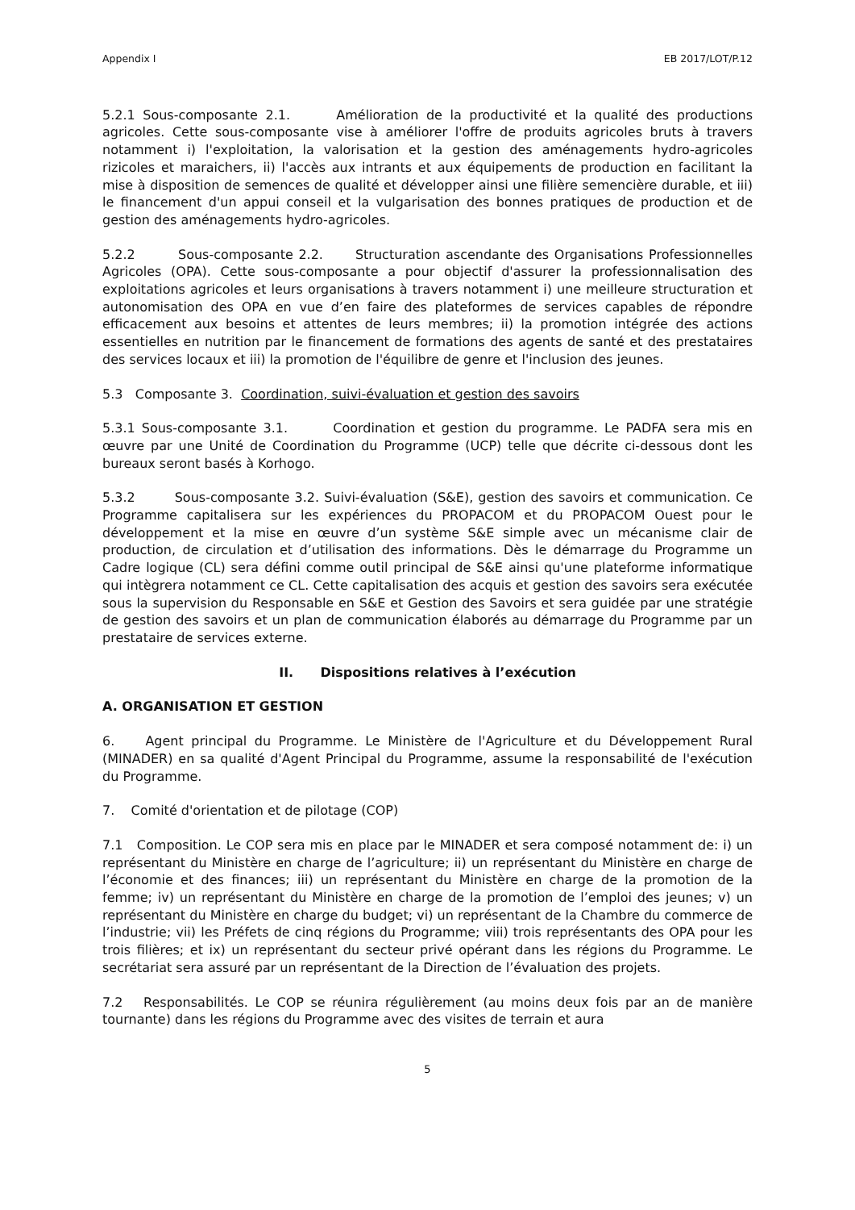Appendix I EB 2017/LOT/P.12
5.2.1 Sous-composante 2.1. Amélioration de la productivité et la qualité des productions agricoles. Cette sous-composante vise à améliorer l'offre de produits agricoles bruts à travers notamment i) l'exploitation, la valorisation et la gestion des aménagements hydro-agricoles rizicoles et maraichers, ii) l'accès aux intrants et aux équipements de production en facilitant la mise à disposition de semences de qualité et développer ainsi une filière semencière durable, et iii) le financement d'un appui conseil et la vulgarisation des bonnes pratiques de production et de gestion des aménagements hydro-agricoles.
5.2.2 Sous-composante 2.2. Structuration ascendante des Organisations Professionnelles Agricoles (OPA). Cette sous-composante a pour objectif d'assurer la professionnalisation des exploitations agricoles et leurs organisations à travers notamment i) une meilleure structuration et autonomisation des OPA en vue d’en faire des plateformes de services capables de répondre efficacement aux besoins et attentes de leurs membres; ii) la promotion intégrée des actions essentielles en nutrition par le financement de formations des agents de santé et des prestataires des services locaux et iii) la promotion de l'équilibre de genre et l'inclusion des jeunes.
5.3 Composante 3. Coordination, suivi-évaluation et gestion des savoirs
5.3.1 Sous-composante 3.1. Coordination et gestion du programme. Le PADFA sera mis en œuvre par une Unité de Coordination du Programme (UCP) telle que décrite ci-dessous dont les bureaux seront basés à Korhogo.
5.3.2 Sous-composante 3.2. Suivi-évaluation (S&E), gestion des savoirs et communication. Ce Programme capitalisera sur les expériences du PROPACOM et du PROPACOM Ouest pour le développement et la mise en œuvre d’un système S&E simple avec un mécanisme clair de production, de circulation et d’utilisation des informations. Dès le démarrage du Programme un Cadre logique (CL) sera défini comme outil principal de S&E ainsi qu'une plateforme informatique qui intègrera notamment ce CL. Cette capitalisation des acquis et gestion des savoirs sera exécutée sous la supervision du Responsable en S&E et Gestion des Savoirs et sera guidée par une stratégie de gestion des savoirs et un plan de communication élaborés au démarrage du Programme par un prestataire de services externe.
II. Dispositions relatives à l’exécution
A. ORGANISATION ET GESTION
6. Agent principal du Programme. Le Ministère de l'Agriculture et du Développement Rural (MINADER) en sa qualité d'Agent Principal du Programme, assume la responsabilité de l'exécution du Programme.
7. Comité d'orientation et de pilotage (COP)
7.1 Composition. Le COP sera mis en place par le MINADER et sera composé notamment de: i) un représentant du Ministère en charge de l’agriculture; ii) un représentant du Ministère en charge de l’économie et des finances; iii) un représentant du Ministère en charge de la promotion de la femme; iv) un représentant du Ministère en charge de la promotion de l’emploi des jeunes; v) un représentant du Ministère en charge du budget; vi) un représentant de la Chambre du commerce de l’industrie; vii) les Préfets de cinq régions du Programme; viii) trois représentants des OPA pour les trois filières; et ix) un représentant du secteur privé opérant dans les régions du Programme. Le secrétariat sera assuré par un représentant de la Direction de l’évaluation des projets.
7.2 Responsabilités. Le COP se réunira régulièrement (au moins deux fois par an de manière tournante) dans les régions du Programme avec des visites de terrain et aura
5